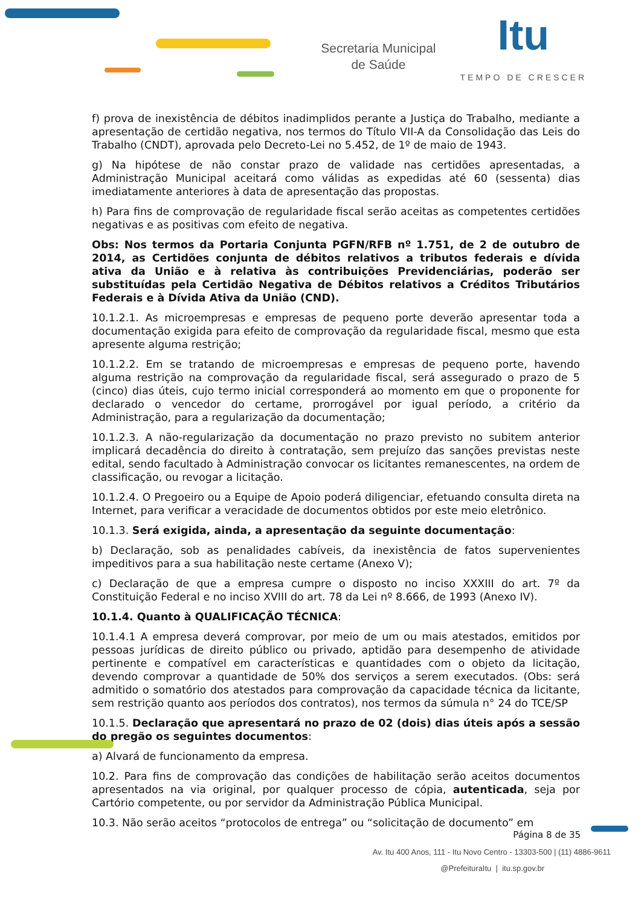Secretaria Municipal
de Saúde
Itu
TEMPO DE CRESCER
f) prova de inexistência de débitos inadimplidos perante a Justiça do Trabalho, mediante a apresentação de certidão negativa, nos termos do Título VII-A da Consolidação das Leis do Trabalho (CNDT), aprovada pelo Decreto-Lei no 5.452, de 1º de maio de 1943.
g) Na hipótese de não constar prazo de validade nas certidões apresentadas, a Administração Municipal aceitará como válidas as expedidas até 60 (sessenta) dias imediatamente anteriores à data de apresentação das propostas.
h) Para fins de comprovação de regularidade fiscal serão aceitas as competentes certidões negativas e as positivas com efeito de negativa.
Obs: Nos termos da Portaria Conjunta PGFN/RFB nº 1.751, de 2 de outubro de 2014, as Certidões conjunta de débitos relativos a tributos federais e dívida ativa da União e à relativa às contribuições Previdenciárias, poderão ser substituídas pela Certidão Negativa de Débitos relativos a Créditos Tributários Federais e à Dívida Ativa da União (CND).
10.1.2.1. As microempresas e empresas de pequeno porte deverão apresentar toda a documentação exigida para efeito de comprovação da regularidade fiscal, mesmo que esta apresente alguma restrição;
10.1.2.2. Em se tratando de microempresas e empresas de pequeno porte, havendo alguma restrição na comprovação da regularidade fiscal, será assegurado o prazo de 5 (cinco) dias úteis, cujo termo inicial corresponderá ao momento em que o proponente for declarado o vencedor do certame, prorrogável por igual período, a critério da Administração, para a regularização da documentação;
10.1.2.3. A não-regularização da documentação no prazo previsto no subitem anterior implicará decadência do direito à contratação, sem prejuízo das sanções previstas neste edital, sendo facultado à Administração convocar os licitantes remanescentes, na ordem de classificação, ou revogar a licitação.
10.1.2.4. O Pregoeiro ou a Equipe de Apoio poderá diligenciar, efetuando consulta direta na Internet, para verificar a veracidade de documentos obtidos por este meio eletrônico.
10.1.3. Será exigida, ainda, a apresentação da seguinte documentação:
b) Declaração, sob as penalidades cabíveis, da inexistência de fatos supervenientes impeditivos para a sua habilitação neste certame (Anexo V);
c) Declaração de que a empresa cumpre o disposto no inciso XXXIII do art. 7º da Constituição Federal e no inciso XVIII do art. 78 da Lei nº 8.666, de 1993 (Anexo IV).
10.1.4. Quanto à QUALIFICAÇÃO TÉCNICA:
10.1.4.1 A empresa deverá comprovar, por meio de um ou mais atestados, emitidos por pessoas jurídicas de direito público ou privado, aptidão para desempenho de atividade pertinente e compatível em características e quantidades com o objeto da licitação, devendo comprovar a quantidade de 50% dos serviços a serem executados. (Obs: será admitido o somatório dos atestados para comprovação da capacidade técnica da licitante, sem restrição quanto aos períodos dos contratos), nos termos da súmula n° 24 do TCE/SP
10.1.5. Declaração que apresentará no prazo de 02 (dois) dias úteis após a sessão do pregão os seguintes documentos:
a) Alvará de funcionamento da empresa.
10.2. Para fins de comprovação das condições de habilitação serão aceitos documentos apresentados na via original, por qualquer processo de cópia, autenticada, seja por Cartório competente, ou por servidor da Administração Pública Municipal.
10.3. Não serão aceitos “protocolos de entrega” ou “solicitação de documento” em
Página 8 de 35
Av. Itu 400 Anos, 111 - Itu Novo Centro - 13303-500 | (11) 4886-9611
@PrefeituraItu | itu.sp.gov.br